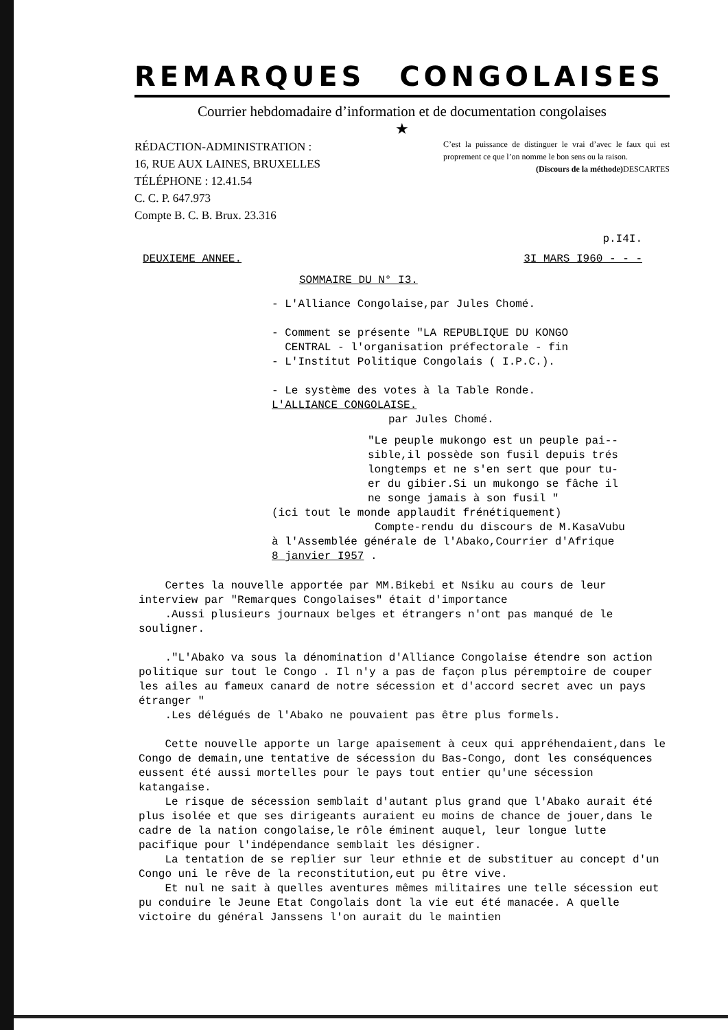REMARQUES CONGOLAISES
Courrier hebdomadaire d’information et de documentation congolaises
★
RÉDACTION-ADMINISTRATION :
16, RUE AUX LAINES, BRUXELLES
TÉLÉPHONE : 12.41.54
C. C. P. 647.973
Compte B. C. B. Brux. 23.316
C’est la puissance de distinguer le vrai d’avec le faux qui est proprement ce que l’on nomme le bon sens ou la raison. DESCARTES
(Discours de la méthode)
p.I4I.
DEUXIEME ANNEE. 3I MARS I960 - - -
SOMMAIRE DU N° I3.
- L'Alliance Congolaise,par Jules Chomé.
- Comment se présente "LA REPUBLIQUE DU KONGO
CENTRAL - l'organisation préfectorale - fin
- L'Institut Politique Congolais ( I.P.C.).
- Le système des votes à la Table Ronde.
L'ALLIANCE CONGOLAISE.
par Jules Chomé.
"Le peuple mukongo est un peuple pai--
sible,il possède son fusil depuis trés
longtemps et ne s'en sert que pour tu-
er du gibier.Si un mukongo se fâche il
ne songe jamais à son fusil "
(ici tout le monde applaudit frénétiquement)
Compte-rendu du discours de M.KasaVubu
à l'Assemblée générale de l'Abako,Courrier d'Afrique
8 janvier I957 .
Certes la nouvelle apportée par MM.Bikebi et Nsiku au cours de leur interview par "Remarques Congolaises" était d'importance
.Aussi plusieurs journaux belges et étrangers n'ont pas manqué de le souligner.
."L'Abako va sous la dénomination d'Alliance Congolaise étendre son action politique sur tout le Congo . Il n'y a pas de façon plus péremptoire de couper les ailes au fameux canard de notre sécession et d'accord secret avec un pays étranger "
.Les délégués de l'Abako ne pouvaient pas être plus formels.
Cette nouvelle apporte un large apaisement à ceux qui appréhendaient,dans le Congo de demain,une tentative de sécession du Bas-Congo, dont les conséquences eussent été aussi mortelles pour le pays tout entier qu'une sécession katangaise.
Le risque de sécession semblait d'autant plus grand que l'Abako aurait été plus isolée et que ses dirigeants auraient eu moins de chance de jouer,dans le cadre de la nation congolaise,le rôle éminent auquel, leur longue lutte pacifique pour l'indépendance semblait les désigner.
La tentation de se replier sur leur ethnie et de substituer au concept d'un Congo uni le rêve de la reconstitution,eut pu être vive.
Et nul ne sait à quelles aventures mêmes militaires une telle sécession eut pu conduire le Jeune Etat Congolais dont la vie eut été manacée. A quelle victoire du général Janssens l'on aurait du le maintien